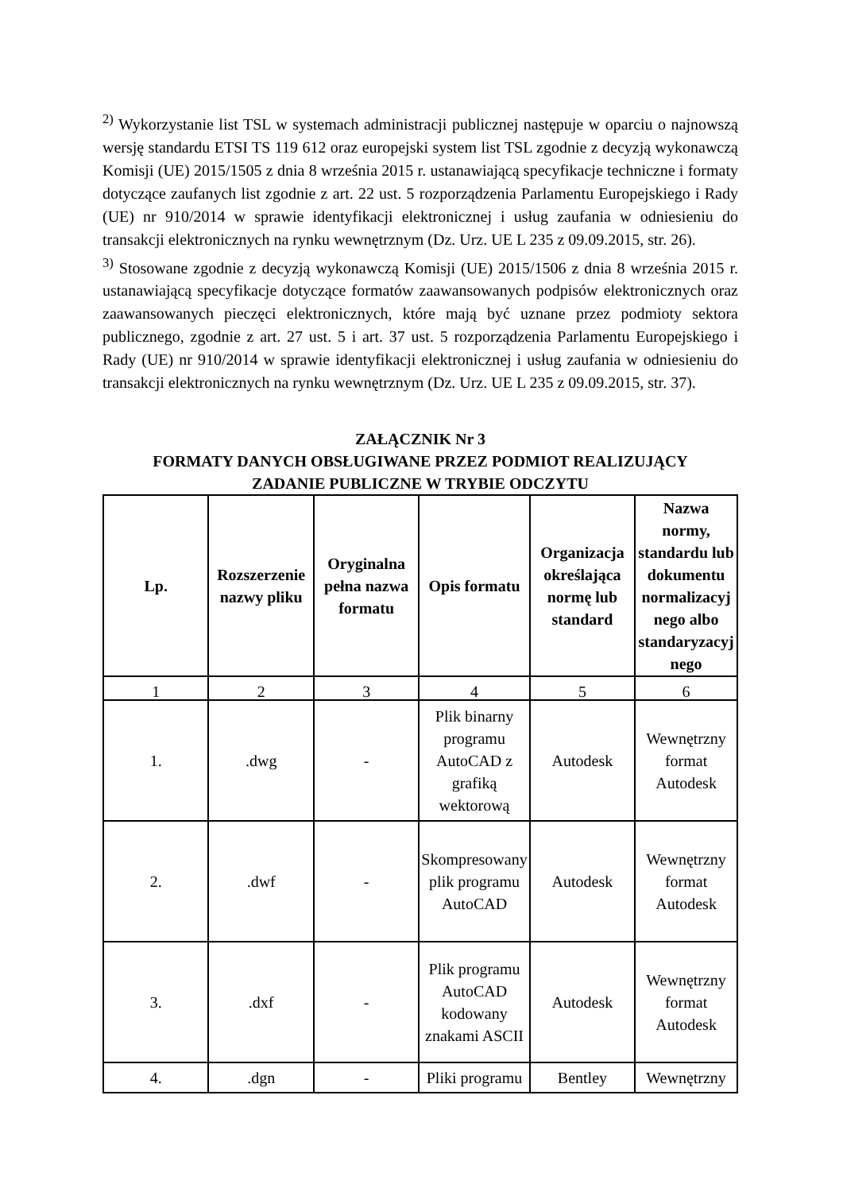<sup>2)</sup> Wykorzystanie list TSL w systemach administracji publicznej następuje w oparciu o najnowszą wersję standardu ETSI TS 119 612 oraz europejski system list TSL zgodnie z decyzją wykonawczą Komisji (UE) 2015/1505 z dnia 8 września 2015 r. ustanawiającą specyfikacje techniczne i formaty dotyczące zaufanych list zgodnie z art. 22 ust. 5 rozporządzenia Parlamentu Europejskiego i Rady (UE) nr 910/2014 w sprawie identyfikacji elektronicznej i usług zaufania w odniesieniu do transakcji elektronicznych na rynku wewnętrznym (Dz. Urz. UE L 235 z 09.09.2015, str. 26).
<sup>3)</sup> Stosowane zgodnie z decyzją wykonawczą Komisji (UE) 2015/1506 z dnia 8 września 2015 r. ustanawiającą specyfikacje dotyczące formatów zaawansowanych podpisów elektronicznych oraz zaawansowanych pieczęci elektronicznych, które mają być uznane przez podmioty sektora publicznego, zgodnie z art. 27 ust. 5 i art. 37 ust. 5 rozporządzenia Parlamentu Europejskiego i Rady (UE) nr 910/2014 w sprawie identyfikacji elektronicznej i usług zaufania w odniesieniu do transakcji elektronicznych na rynku wewnętrznym (Dz. Urz. UE L 235 z 09.09.2015, str. 37).
ZAŁĄCZNIK Nr 3
FORMATY DANYCH OBSŁUGIWANE PRZEZ PODMIOT REALIZUJĄCY
ZADANIE PUBLICZNE W TRYBIE ODCZYTU
| Lp. | Rozszerzenie nazwy pliku | Oryginalna pełna nazwa formatu | Opis formatu | Organizacja określająca normę lub standard | Nazwa normy, standardu lub dokumentu normalizacyj nego albo standaryzacyj nego |
| --- | --- | --- | --- | --- | --- |
| 1 | 2 | 3 | 4 | 5 | 6 |
| 1. | .dwg | - | Plik binarny programu AutoCAD z grafiką wektorową | Autodesk | Wewnętrzny format Autodesk |
| 2. | .dwf | - | Skompresowany plik programu AutoCAD | Autodesk | Wewnętrzny format Autodesk |
| 3. | .dxf | - | Plik programu AutoCAD kodowany znakami ASCII | Autodesk | Wewnętrzny format Autodesk |
| 4. | .dgn | - | Pliki programu | Bentley | Wewnętrzny |